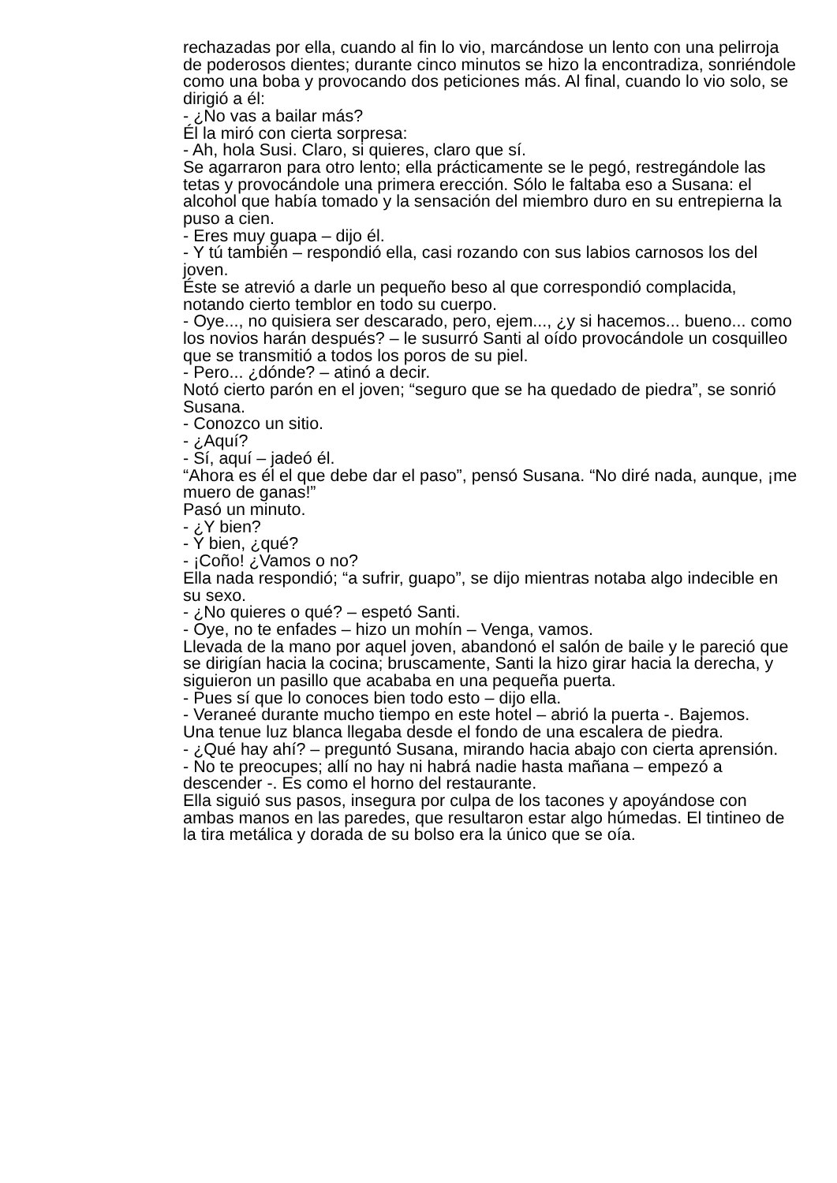rechazadas por ella, cuando al fin lo vio, marcándose un lento con una pelirroja de poderosos dientes; durante cinco minutos se hizo la encontradiza, sonriéndole como una boba y provocando dos peticiones más. Al final, cuando lo vio solo, se dirigió a él:
- ¿No vas a bailar más?
Él la miró con cierta sorpresa:
- Ah, hola Susi. Claro, si quieres, claro que sí.
Se agarraron para otro lento; ella prácticamente se le pegó, restregándole las tetas y provocándole una primera erección. Sólo le faltaba eso a Susana: el alcohol que había tomado y la sensación del miembro duro en su entrepierna la puso a cien.
- Eres muy guapa – dijo él.
- Y tú también – respondió ella, casi rozando con sus labios carnosos los del joven.
Éste se atrevió a darle un pequeño beso al que correspondió complacida, notando cierto temblor en todo su cuerpo.
- Oye..., no quisiera ser descarado, pero, ejem..., ¿y si hacemos... bueno... como los novios harán después? – le susurró Santi al oído provocándole un cosquilleo que se transmitió a todos los poros de su piel.
- Pero... ¿dónde? – atinó a decir.
Notó cierto parón en el joven; “seguro que se ha quedado de piedra”, se sonrió Susana.
- Conozco un sitio.
- ¿Aquí?
- Sí, aquí – jadeó él.
“Ahora es él el que debe dar el paso”, pensó Susana. “No diré nada, aunque, ¡me muero de ganas!”
Pasó un minuto.
- ¿Y bien?
- Y bien, ¿qué?
- ¡Coño! ¿Vamos o no?
Ella nada respondió; “a sufrir, guapo”, se dijo mientras notaba algo indecible en su sexo.
- ¿No quieres o qué? – espetó Santi.
- Oye, no te enfades – hizo un mohín – Venga, vamos.
Llevada de la mano por aquel joven, abandonó el salón de baile y le pareció que se dirigían hacia la cocina; bruscamente, Santi la hizo girar hacia la derecha, y siguieron un pasillo que acababa en una pequeña puerta.
- Pues sí que lo conoces bien todo esto – dijo ella.
- Veraneé durante mucho tiempo en este hotel – abrió la puerta -. Bajemos.
Una tenue luz blanca llegaba desde el fondo de una escalera de piedra.
- ¿Qué hay ahí? – preguntó Susana, mirando hacia abajo con cierta aprensión.
- No te preocupes; allí no hay ni habrá nadie hasta mañana – empezó a descender -. Es como el horno del restaurante.
Ella siguió sus pasos, insegura por culpa de los tacones y apoyándose con ambas manos en las paredes, que resultaron estar algo húmedas. El tintineo de la tira metálica y dorada de su bolso era la único que se oía.